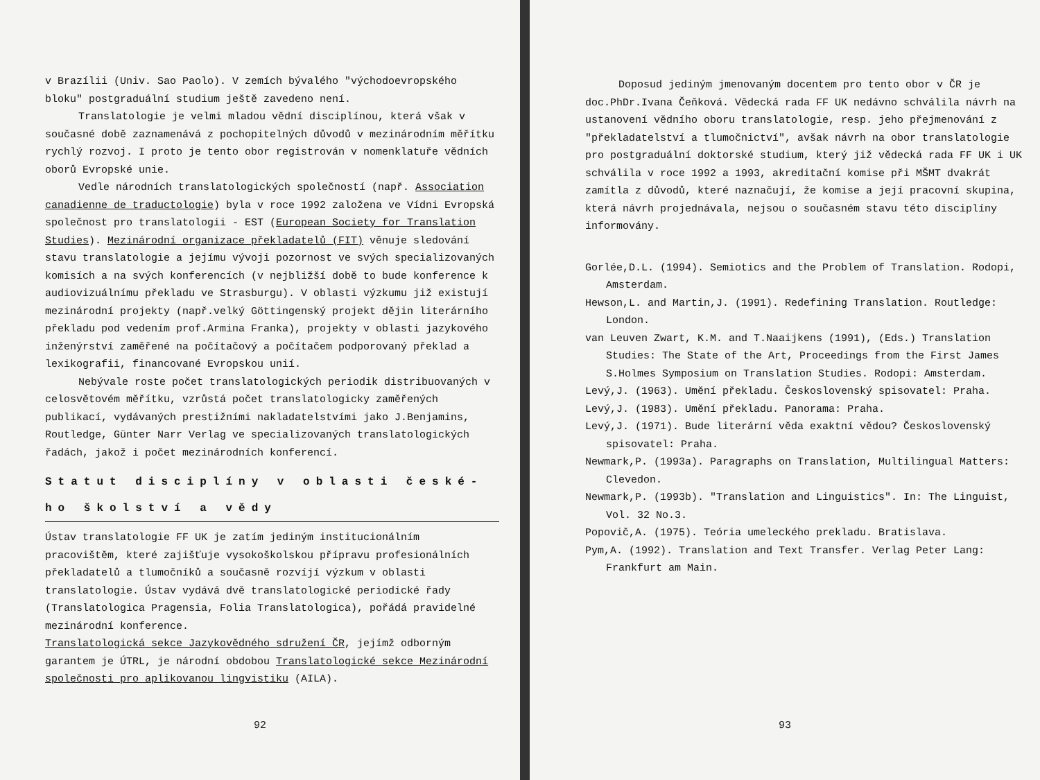v Brazílii (Univ. Sao Paolo). V zemích bývalého "východoevropského bloku" postgraduální studium ještě zavedeno není.
Translatologie je velmi mladou vědní disciplínou, která však v současné době zaznamenává z pochopitelných důvodů v mezinárodním měřítku rychlý rozvoj. I proto je tento obor registrován v nomenklatuře vědních oborů Evropské unie.
Vedle národních translatologických společností (např. Association canadienne de traductologie) byla v roce 1992 založena ve Vídni Evropská společnost pro translatologii - EST (European Society for Translation Studies). Mezinárodní organizace překladatelů (FIT) věnuje sledování stavu translatologie a jejímu vývoji pozornost ve svých specializovaných komisích a na svých konferencích (v nejbližší době to bude konference k audiovizuálnímu překladu ve Strasburgu). V oblasti výzkumu již existují mezinárodní projekty (např.velký Göttingenský projekt dějin literárního překladu pod vedením prof.Armina Franka), projekty v oblasti jazykového inženýrství zaměřené na počítačový a počítačem podporovaný překlad a lexikografii, financované Evropskou unií.
Nebývale roste počet translatologických periodik distribuovaných v celosvětovém měřítku, vzrůstá počet translatologicky zaměřených publikací, vydávaných prestižními nakladatelstvími jako J.Benjamins, Routledge, Günter Narr Verlag ve specializovaných translatologických řadách, jakož i počet mezinárodních konferencí.
Statut disciplíny v oblasti české-ho školství a vědy
Ústav translatologie FF UK je zatím jediným institucionálním pracovištěm, které zajišťuje vysokoškolskou přípravu profesionálních překladatelů a tlumočníků a současně rozvíjí výzkum v oblasti translatologie. Ústav vydává dvě translatologické periodické řady (Translatologica Pragensia, Folia Translatologica), pořádá pravidelné mezinárodní konference.
Translatologická sekce Jazykovědného sdružení ČR, jejímž odborným garantem je ÚTRL, je národní obdobou Translatologické sekce Mezinárodní společnosti pro aplikovanou lingvistiku (AILA).
92
Doposud jediným jmenovaným docentem pro tento obor v ČR je doc.PhDr.Ivana Čeňková. Vědecká rada FF UK nedávno schválila návrh na ustanovení vědního oboru translatologie, resp. jeho přejmenování z "překladatelství a tlumočnictví", avšak návrh na obor translatologie pro postgraduální doktorské studium, který již vědecká rada FF UK i UK schválila v roce 1992 a 1993, akreditační komise při MŠMT dvakrát zamítla z důvodů, které naznačují, že komise a její pracovní skupina, která návrh projednávala, nejsou o současném stavu této disciplíny informovány.
Gorlée,D.L. (1994). Semiotics and the Problem of Translation. Rodopi, Amsterdam.
Hewson,L. and Martin,J. (1991). Redefining Translation. Routledge: London.
van Leuven Zwart, K.M. and T.Naaijkens (1991), (Eds.) Translation Studies: The State of the Art, Proceedings from the First James S.Holmes Symposium on Translation Studies. Rodopi: Amsterdam.
Levý,J. (1963). Umění překladu. Československý spisovatel: Praha.
Levý,J. (1983). Umění překladu. Panorama: Praha.
Levý,J. (1971). Bude literární věda exaktní vědou? Československý spisovatel: Praha.
Newmark,P. (1993a). Paragraphs on Translation, Multilingual Matters: Clevedon.
Newmark,P. (1993b). "Translation and Linguistics". In: The Linguist, Vol. 32 No.3.
Popovič,A. (1975). Teória umeleckého prekladu. Bratislava.
Pym,A. (1992). Translation and Text Transfer. Verlag Peter Lang: Frankfurt am Main.
93